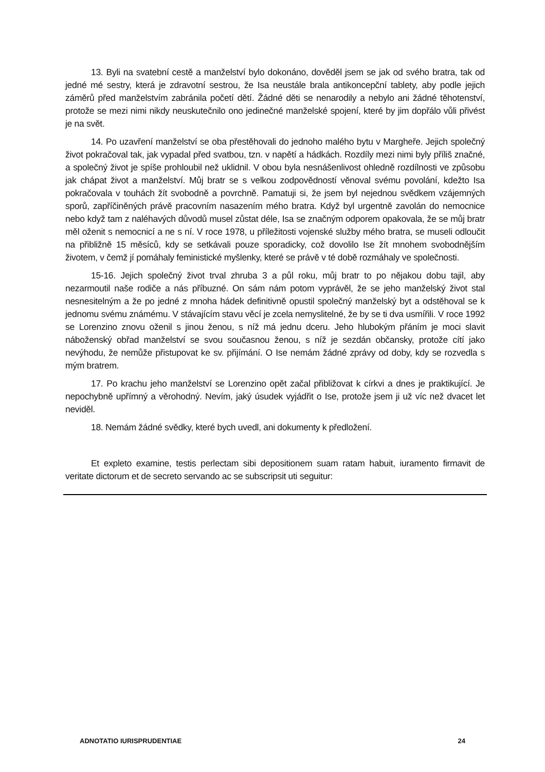13. Byli na svatební cestě a manželství bylo dokonáno, dověděl jsem se jak od svého bratra, tak od jedné mé sestry, která je zdravotní sestrou, že Isa neustále brala antikoncepční tablety, aby podle jejich záměrů před manželstvím zabránila početí dětí. Žádné děti se nenarodily a nebylo ani žádné těhotenství, protože se mezi nimi nikdy neuskutečnilo ono jedinečné manželské spojení, které by jim dopřálo vůli přivést je na svět.
14. Po uzavření manželství se oba přestěhovali do jednoho malého bytu v Margheře. Jejich společný život pokračoval tak, jak vypadal před svatbou, tzn. v napětí a hádkách. Rozdíly mezi nimi byly příliš značné, a společný život je spíše prohloubil než uklidnil. V obou byla nesnášenlivost ohledně rozdílnosti ve způsobu jak chápat život a manželství. Můj bratr se s velkou zodpovědností věnoval svému povolání, kdežto Isa pokračovala v touhách žít svobodně a povrchně. Pamatuji si, že jsem byl nejednou svědkem vzájemných sporů, zapříčiněných právě pracovním nasazením mého bratra. Když byl urgentně zavolán do nemocnice nebo když tam z naléhavých důvodů musel zůstat déle, Isa se značným odporem opakovala, že se můj bratr měl oženit s nemocnicí a ne s ní. V roce 1978, u příležitosti vojenské služby mého bratra, se museli odloučit na přibližně 15 měsíců, kdy se setkávali pouze sporadicky, což dovolilo Ise žít mnohem svobodnějším životem, v čemž jí pomáhaly feministické myšlenky, které se právě v té době rozmáhaly ve společnosti.
15-16. Jejich společný život trval zhruba 3 a půl roku, můj bratr to po nějakou dobu tajil, aby nezarmoutil naše rodiče a nás příbuzné. On sám nám potom vyprávěl, že se jeho manželský život stal nesnesitelným a že po jedné z mnoha hádek definitivně opustil společný manželský byt a odstěhoval se k jednomu svému známému. V stávajícím stavu věcí je zcela nemyslitelné, že by se ti dva usmířili. V roce 1992 se Lorenzino znovu oženil s jinou ženou, s níž má jednu dceru. Jeho hlubokým přáním je moci slavit náboženský obřad manželství se svou současnou ženou, s níž je sezdán občansky, protože cítí jako nevýhodu, že nemůže přistupovat ke sv. přijímání. O Ise nemám žádné zprávy od doby, kdy se rozvedla s mým bratrem.
17. Po krachu jeho manželství se Lorenzino opět začal přibližovat k církvi a dnes je praktikující. Je nepochybně upřímný a věrohodný. Nevím, jaký úsudek vyjádřit o Ise, protože jsem ji už víc než dvacet let neviděl.
18. Nemám žádné svědky, které bych uvedl, ani dokumenty k předložení.
Et expleto examine, testis perlectam sibi depositionem suam ratam habuit, iuramento firmavit de veritate dictorum et de secreto servando ac se subscripsit uti seguitur:
ADNOTATIO IURISPRUDENTIAE 24